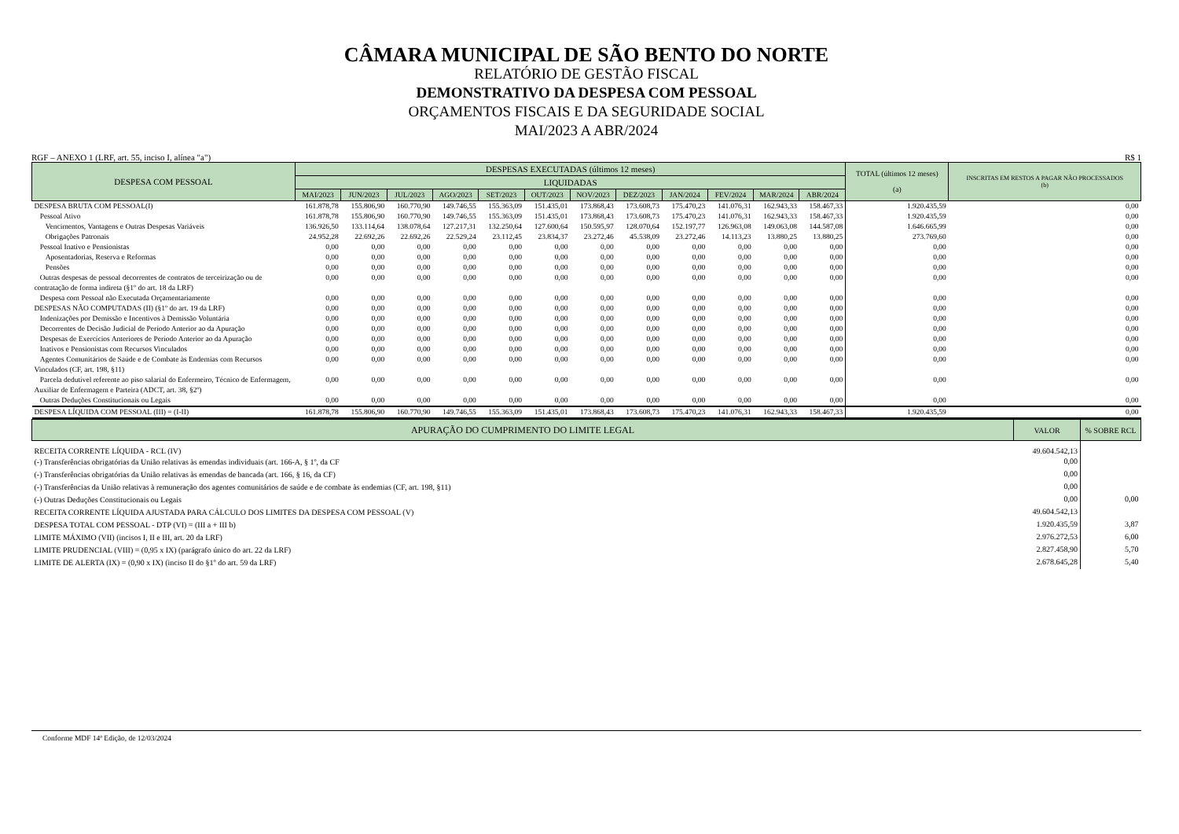CÂMARA MUNICIPAL DE SÃO BENTO DO NORTE
RELATÓRIO DE GESTÃO FISCAL
DEMONSTRATIVO DA DESPESA COM PESSOAL
ORÇAMENTOS FISCAIS E DA SEGURIDADE SOCIAL
MAI/2023 A ABR/2024
RGF – ANEXO 1 (LRF, art. 55, inciso I, alínea "a") R$ 1
| DESPESA COM PESSOAL | DESPESAS EXECUTADAS (últimos 12 meses) | | | | | | | | | | | | TOTAL (últimos 12 meses) (a) | INSCRITAS EM RESTOS A PAGAR NÃO PROCESSADOS (b) |
| --- | --- | --- | --- | --- | --- | --- | --- | --- | --- | --- | --- | --- | --- | --- |
| | LIQUIDADAS | | | | | | | | | | | | | |
| | MAI/2023 | JUN/2023 | JUL/2023 | AGO/2023 | SET/2023 | OUT/2023 | NOV/2023 | DEZ/2023 | JAN/2024 | FEV/2024 | MAR/2024 | ABR/2024 | | |
| DESPESA BRUTA COM PESSOAL(I) | 161.878,78 | 155.806,90 | 160.770,90 | 149.746,55 | 155.363,09 | 151.435,01 | 173.868,43 | 173.608,73 | 175.470,23 | 141.076,31 | 162.943,33 | 158.467,33 | 1.920.435,59 | 0,00 |
| Pessoal Ativo | 161.878,78 | 155.806,90 | 160.770,90 | 149.746,55 | 155.363,09 | 151.435,01 | 173.868,43 | 173.608,73 | 175.470,23 | 141.076,31 | 162.943,33 | 158.467,33 | 1.920.435,59 | 0,00 |
| Vencimentos, Vantagens e Outras Despesas Variáveis | 136.926,50 | 133.114,64 | 138.078,64 | 127.217,31 | 132.250,64 | 127.600,64 | 150.595,97 | 128.070,64 | 152.197,77 | 126.963,08 | 149.063,08 | 144.587,08 | 1.646.665,99 | 0,00 |
| Obrigações Patronais | 24.952,28 | 22.692,26 | 22.692,26 | 22.529,24 | 23.112,45 | 23.834,37 | 23.272,46 | 45.538,09 | 23.272,46 | 14.113,23 | 13.880,25 | 13.880,25 | 273.769,60 | 0,00 |
| Pessoal Inativo e Pensionistas | 0,00 | 0,00 | 0,00 | 0,00 | 0,00 | 0,00 | 0,00 | 0,00 | 0,00 | 0,00 | 0,00 | 0,00 | 0,00 | 0,00 |
| Aposentadorias, Reserva e Reformas | 0,00 | 0,00 | 0,00 | 0,00 | 0,00 | 0,00 | 0,00 | 0,00 | 0,00 | 0,00 | 0,00 | 0,00 | 0,00 | 0,00 |
| Pensões | 0,00 | 0,00 | 0,00 | 0,00 | 0,00 | 0,00 | 0,00 | 0,00 | 0,00 | 0,00 | 0,00 | 0,00 | 0,00 | 0,00 |
| Outras despesas de pessoal decorrentes de contratos de terceirização ou de contratação de forma indireta (§1º do art. 18 da LRF) | 0,00 | 0,00 | 0,00 | 0,00 | 0,00 | 0,00 | 0,00 | 0,00 | 0,00 | 0,00 | 0,00 | 0,00 | 0,00 | 0,00 |
| Despesa com Pessoal não Executada Orçamentariamente | 0,00 | 0,00 | 0,00 | 0,00 | 0,00 | 0,00 | 0,00 | 0,00 | 0,00 | 0,00 | 0,00 | 0,00 | 0,00 | 0,00 |
| DESPESAS NÃO COMPUTADAS (II) (§1º do art. 19 da LRF) | 0,00 | 0,00 | 0,00 | 0,00 | 0,00 | 0,00 | 0,00 | 0,00 | 0,00 | 0,00 | 0,00 | 0,00 | 0,00 | 0,00 |
| Indenizações por Demissão e Incentivos à Demissão Voluntária | 0,00 | 0,00 | 0,00 | 0,00 | 0,00 | 0,00 | 0,00 | 0,00 | 0,00 | 0,00 | 0,00 | 0,00 | 0,00 | 0,00 |
| Decorrentes de Decisão Judicial de Período Anterior ao da Apuração | 0,00 | 0,00 | 0,00 | 0,00 | 0,00 | 0,00 | 0,00 | 0,00 | 0,00 | 0,00 | 0,00 | 0,00 | 0,00 | 0,00 |
| Despesas de Exercícios Anteriores de Período Anterior ao da Apuração | 0,00 | 0,00 | 0,00 | 0,00 | 0,00 | 0,00 | 0,00 | 0,00 | 0,00 | 0,00 | 0,00 | 0,00 | 0,00 | 0,00 |
| Inativos e Pensionistas com Recursos Vinculados | 0,00 | 0,00 | 0,00 | 0,00 | 0,00 | 0,00 | 0,00 | 0,00 | 0,00 | 0,00 | 0,00 | 0,00 | 0,00 | 0,00 |
| Agentes Comunitários de Saúde e de Combate às Endemias com Recursos Vinculados (CF, art. 198, §11) | 0,00 | 0,00 | 0,00 | 0,00 | 0,00 | 0,00 | 0,00 | 0,00 | 0,00 | 0,00 | 0,00 | 0,00 | 0,00 | 0,00 |
| Parcela dedutível referente ao piso salarial do Enfermeiro, Técnico de Enfermagem, Auxiliar de Enfermagem e Parteira (ADCT, art. 38, §2º) | 0,00 | 0,00 | 0,00 | 0,00 | 0,00 | 0,00 | 0,00 | 0,00 | 0,00 | 0,00 | 0,00 | 0,00 | 0,00 | 0,00 |
| Outras Deduções Constitucionais ou Legais | 0,00 | 0,00 | 0,00 | 0,00 | 0,00 | 0,00 | 0,00 | 0,00 | 0,00 | 0,00 | 0,00 | 0,00 | 0,00 | 0,00 |
| DESPESA LÍQUIDA COM PESSOAL (III) = (I-II) | 161.878,78 | 155.806,90 | 160.770,90 | 149.746,55 | 155.363,09 | 151.435,01 | 173.868,43 | 173.608,73 | 175.470,23 | 141.076,31 | 162.943,33 | 158.467,33 | 1.920.435,59 | 0,00 |
| APURAÇÃO DO CUMPRIMENTO DO LIMITE LEGAL | VALOR | % SOBRE RCL |
| --- | --- | --- |
| RECEITA CORRENTE LÍQUIDA - RCL (IV) | 49.604.542,13 | |
| (-) Transferências obrigatórias da União relativas às emendas individuais (art. 166-A, § 1º, da CF | 0,00 | |
| (-) Transferências obrigatórias da União relativas às emendas de bancada (art. 166, § 16, da CF) | 0,00 | |
| (-) Transferências da União relativas à remuneração dos agentes comunitários de saúde e de combate às endemias (CF, art. 198, §11) | 0,00 | |
| (-) Outras Deduções Constitucionais ou Legais | 0,00 | 0,00 |
| RECEITA CORRENTE LÍQUIDA AJUSTADA PARA CÁLCULO DOS LIMITES DA DESPESA COM PESSOAL (V) | 49.604.542,13 | |
| DESPESA TOTAL COM PESSOAL - DTP (VI) = (III a + III b) | 1.920.435,59 | 3,87 |
| LIMITE MÁXIMO (VII) (incisos I, II e III, art. 20 da LRF) | 2.976.272,53 | 6,00 |
| LIMITE PRUDENCIAL (VIII) = (0,95 x IX) (parágrafo único do art. 22 da LRF) | 2.827.458,90 | 5,70 |
| LIMITE DE ALERTA (IX) = (0,90 x IX) (inciso II do §1º do art. 59 da LRF) | 2.678.645,28 | 5,40 |
Conforme MDF 14ª Edição, de 12/03/2024